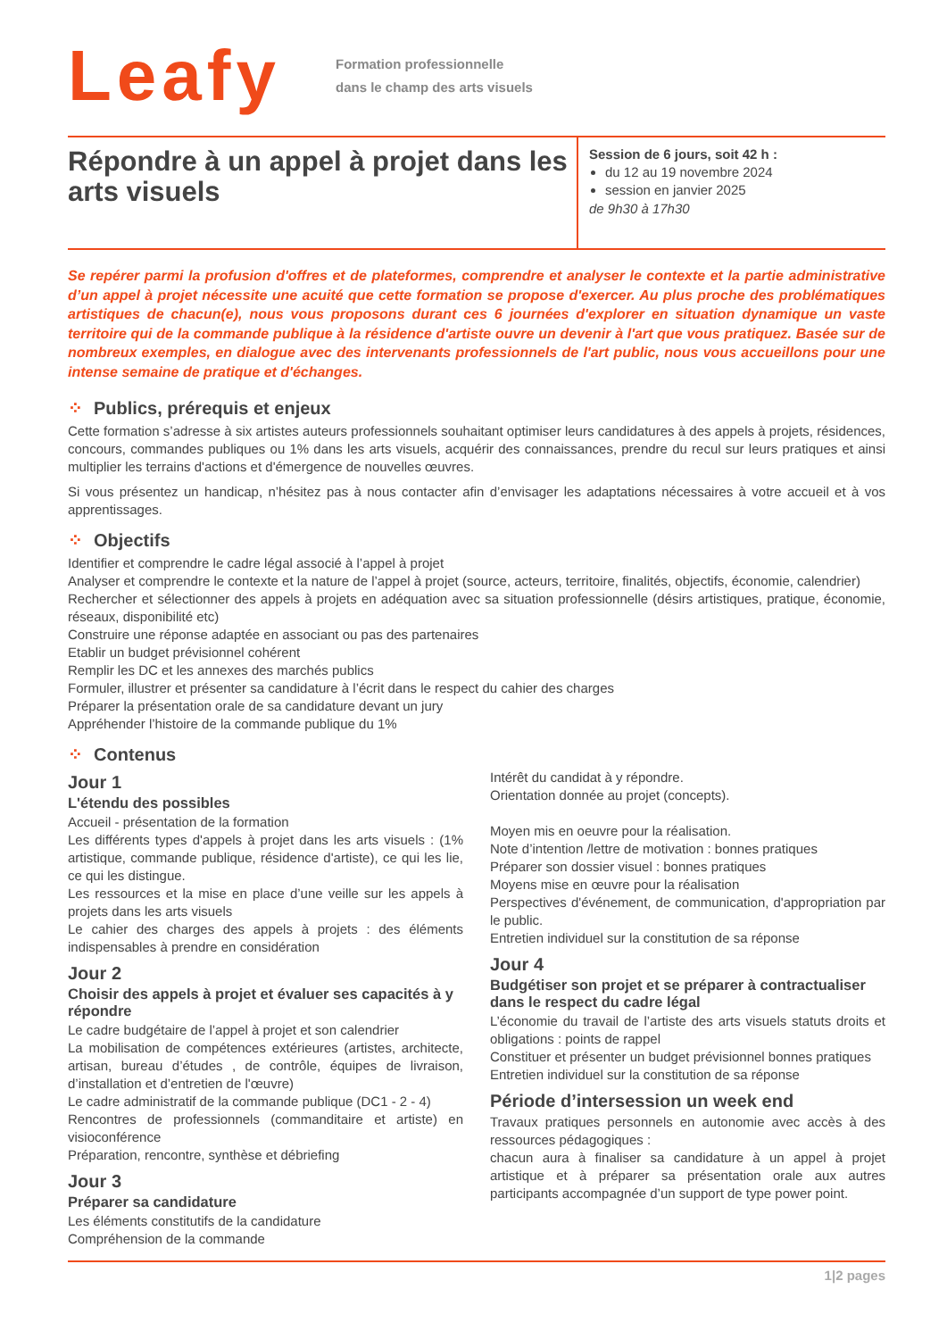Leafy
Formation professionnelle
dans le champ des arts visuels
Répondre à un appel à projet dans les arts visuels
Session de 6 jours, soit 42 h :
du 12 au 19 novembre 2024
session en janvier 2025
de 9h30 à 17h30
Se repérer parmi la profusion d'offres et de plateformes, comprendre et analyser le contexte et la partie administrative d’un appel à projet nécessite une acuité que cette formation se propose d'exercer. Au plus proche des problématiques artistiques de chacun(e), nous vous proposons durant ces 6 journées d'explorer en situation dynamique un vaste territoire qui de la commande publique à la résidence d'artiste ouvre un devenir à l'art que vous pratiquez. Basée sur de nombreux exemples, en dialogue avec des intervenants professionnels de l'art public, nous vous accueillons pour une intense semaine de pratique et d'échanges.
⁘ Publics, prérequis et enjeux
Cette formation s’adresse à six artistes auteurs professionnels souhaitant optimiser leurs candidatures à des appels à projets, résidences, concours, commandes publiques ou 1% dans les arts visuels, acquérir des connaissances, prendre du recul sur leurs pratiques et ainsi multiplier les terrains d'actions et d'émergence de nouvelles œuvres.
Si vous présentez un handicap, n’hésitez pas à nous contacter afin d’envisager les adaptations nécessaires à votre accueil et à vos apprentissages.
⁘ Objectifs
Identifier et comprendre le cadre légal associé à l’appel à projet
Analyser et comprendre le contexte et la nature de l’appel à projet (source, acteurs, territoire, finalités, objectifs, économie, calendrier)
Rechercher et sélectionner des appels à projets en adéquation avec sa situation professionnelle (désirs artistiques, pratique, économie, réseaux, disponibilité etc)
Construire une réponse adaptée en associant ou pas des partenaires
Etablir un budget prévisionnel cohérent
Remplir les DC et les annexes des marchés publics
Formuler, illustrer et présenter sa candidature à l’écrit dans le respect du cahier des charges
Préparer la présentation orale de sa candidature devant un jury
Appréhender l’histoire de la commande publique du 1%
⁘ Contenus
Jour 1
L'étendu des possibles
Accueil - présentation de la formation
Les différents types d'appels à projet dans les arts visuels : (1% artistique, commande publique, résidence d'artiste), ce qui les lie, ce qui les distingue.
Les ressources et la mise en place d’une veille sur les appels à projets dans les arts visuels
Le cahier des charges des appels à projets : des éléments indispensables à prendre en considération
Jour 2
Choisir des appels à projet et évaluer ses capacités à y répondre
Le cadre budgétaire de l’appel à projet et son calendrier
La mobilisation de compétences extérieures (artistes, architecte, artisan, bureau d’études , de contrôle, équipes de livraison, d’installation et d’entretien de l'œuvre)
Le cadre administratif de la commande publique (DC1 - 2 - 4)
Rencontres de professionnels (commanditaire et artiste) en visioconférence
Préparation, rencontre, synthèse et débriefing
Jour 3
Préparer sa candidature
Les éléments constitutifs de la candidature
Compréhension de la commande
Intérêt du candidat à y répondre.
Orientation donnée au projet (concepts).
Moyen mis en oeuvre pour la réalisation.
Note d’intention /lettre de motivation : bonnes pratiques
Préparer son dossier visuel : bonnes pratiques
Moyens mise en œuvre pour la réalisation
Perspectives d'événement, de communication, d'appropriation par le public.
Entretien individuel sur la constitution de sa réponse
Jour 4
Budgétiser son projet et se préparer à contractualiser dans le respect du cadre légal
L’économie du travail de l’artiste des arts visuels statuts droits et obligations : points de rappel
Constituer et présenter un budget prévisionnel bonnes pratiques
Entretien individuel sur la constitution de sa réponse
Période d’intersession un week end
Travaux pratiques personnels en autonomie avec accès à des ressources pédagogiques :
chacun aura à finaliser sa candidature à un appel à projet artistique et à préparer sa présentation orale aux autres participants accompagnée d’un support de type power point.
1|2 pages